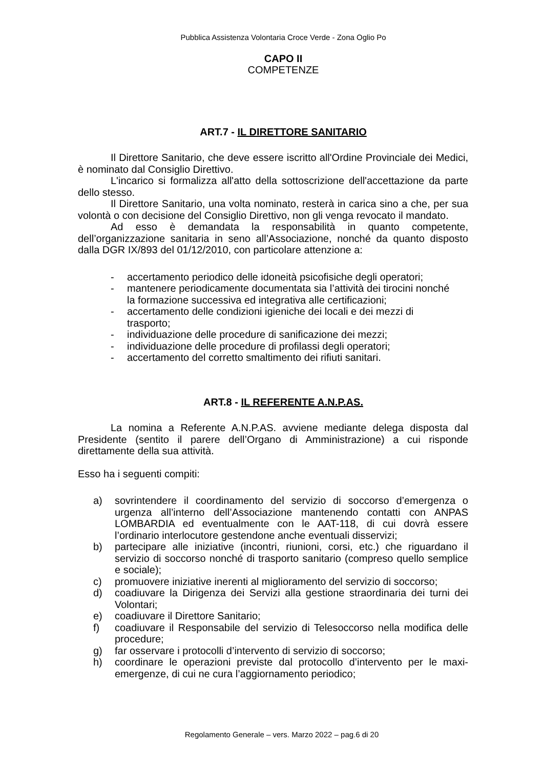Pubblica Assistenza Volontaria Croce Verde - Zona Oglio Po
CAPO II
COMPETENZE
ART.7 - IL DIRETTORE SANITARIO
Il Direttore Sanitario, che deve essere iscritto all'Ordine Provinciale dei Medici, è nominato dal Consiglio Direttivo.
L'incarico si formalizza all'atto della sottoscrizione dell'accettazione da parte dello stesso.
Il Direttore Sanitario, una volta nominato, resterà in carica sino a che, per sua volontà o con decisione del Consiglio Direttivo, non gli venga revocato il mandato.
Ad esso è demandata la responsabilità in quanto competente, dell’organizzazione sanitaria in seno all’Associazione, nonché da quanto disposto dalla DGR IX/893 del 01/12/2010, con particolare attenzione a:
- accertamento periodico delle idoneità psicofisiche degli operatori;
- mantenere periodicamente documentata sia l’attività dei tirocini nonché la formazione successiva ed integrativa alle certificazioni;
- accertamento delle condizioni igieniche dei locali e dei mezzi di trasporto;
- individuazione delle procedure di sanificazione dei mezzi;
- individuazione delle procedure di profilassi degli operatori;
- accertamento del corretto smaltimento dei rifiuti sanitari.
ART.8 - IL REFERENTE A.N.P.AS.
La nomina a Referente A.N.P.AS. avviene mediante delega disposta dal Presidente (sentito il parere dell’Organo di Amministrazione) a cui risponde direttamente della sua attività.
Esso ha i seguenti compiti:
a) sovrintendere il coordinamento del servizio di soccorso d’emergenza o urgenza all’interno dell’Associazione mantenendo contatti con ANPAS LOMBARDIA ed eventualmente con le AAT-118, di cui dovrà essere l’ordinario interlocutore gestendone anche eventuali disservizi;
b) partecipare alle iniziative (incontri, riunioni, corsi, etc.) che riguardano il servizio di soccorso nonché di trasporto sanitario (compreso quello semplice e sociale);
c) promuovere iniziative inerenti al miglioramento del servizio di soccorso;
d) coadiuvare la Dirigenza dei Servizi alla gestione straordinaria dei turni dei Volontari;
e) coadiuvare il Direttore Sanitario;
f) coadiuvare il Responsabile del servizio di Telesoccorso nella modifica delle procedure;
g) far osservare i protocolli d’intervento di servizio di soccorso;
h) coordinare le operazioni previste dal protocollo d’intervento per le maxi-emergenze, di cui ne cura l’aggiornamento periodico;
Regolamento Generale – vers. Marzo 2022 – pag.6 di 20